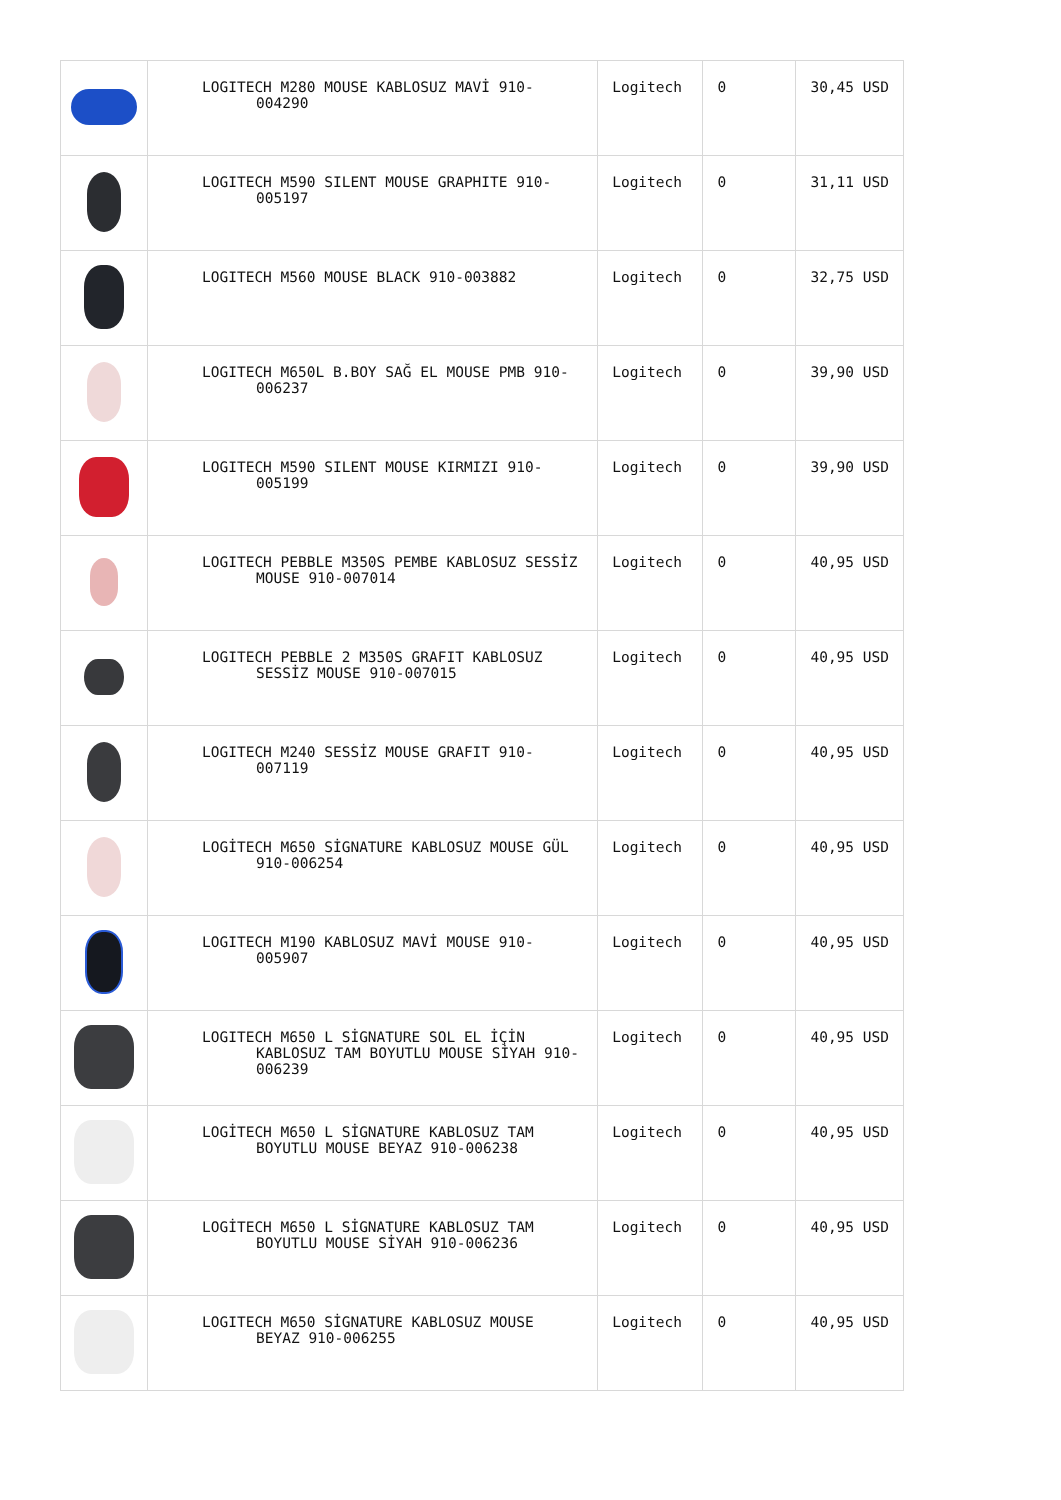| | LOGITECH M280 MOUSE KABLOSUZ MAVİ 910-004290 | Logitech | 0 | 30,45 USD |
| | LOGITECH M590 SILENT MOUSE GRAPHITE 910-005197 | Logitech | 0 | 31,11 USD |
| | LOGITECH M560 MOUSE BLACK 910-003882 | Logitech | 0 | 32,75 USD |
| | LOGITECH M650L B.BOY SAĞ EL MOUSE PMB 910-006237 | Logitech | 0 | 39,90 USD |
| | LOGITECH M590 SILENT MOUSE KIRMIZI 910-005199 | Logitech | 0 | 39,90 USD |
| | LOGITECH PEBBLE M350S PEMBE KABLOSUZ SESSİZ MOUSE 910-007014 | Logitech | 0 | 40,95 USD |
| | LOGITECH PEBBLE 2 M350S GRAFIT KABLOSUZ SESSİZ MOUSE 910-007015 | Logitech | 0 | 40,95 USD |
| | LOGITECH M240 SESSİZ MOUSE GRAFIT 910-007119 | Logitech | 0 | 40,95 USD |
| | LOGİTECH M650 SİGNATURE KABLOSUZ MOUSE GÜL 910-006254 | Logitech | 0 | 40,95 USD |
| | LOGITECH M190 KABLOSUZ MAVİ MOUSE 910-005907 | Logitech | 0 | 40,95 USD |
| | LOGITECH M650 L SİGNATURE SOL EL İÇİN KABLOSUZ TAM BOYUTLU MOUSE SİYAH 910-006239 | Logitech | 0 | 40,95 USD |
| | LOGİTECH M650 L SİGNATURE KABLOSUZ TAM BOYUTLU MOUSE BEYAZ 910-006238 | Logitech | 0 | 40,95 USD |
| | LOGİTECH M650 L SİGNATURE KABLOSUZ TAM BOYUTLU MOUSE SİYAH 910-006236 | Logitech | 0 | 40,95 USD |
| | LOGITECH M650 SİGNATURE KABLOSUZ MOUSE BEYAZ 910-006255 | Logitech | 0 | 40,95 USD |